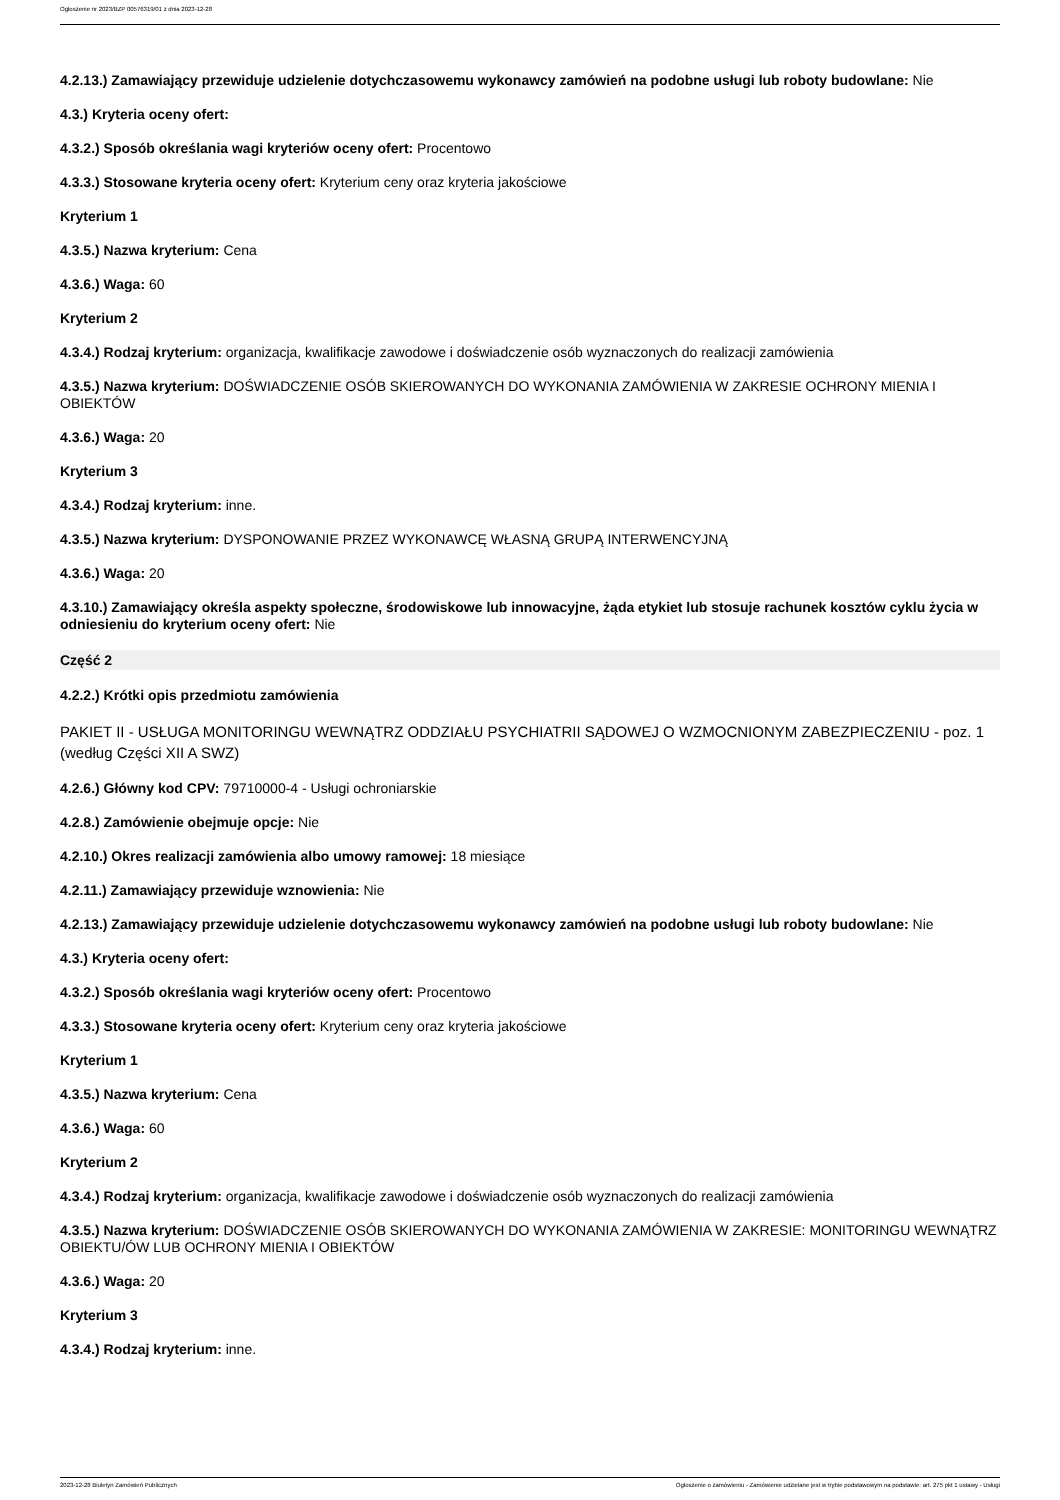Ogłoszenie nr 2023/BZP 00576319/01 z dnia 2023-12-28
4.2.13.) Zamawiający przewiduje udzielenie dotychczasowemu wykonawcy zamówień na podobne usługi lub roboty budowlane: Nie
4.3.) Kryteria oceny ofert:
4.3.2.) Sposób określania wagi kryteriów oceny ofert: Procentowo
4.3.3.) Stosowane kryteria oceny ofert: Kryterium ceny oraz kryteria jakościowe
Kryterium 1
4.3.5.) Nazwa kryterium: Cena
4.3.6.) Waga: 60
Kryterium 2
4.3.4.) Rodzaj kryterium: organizacja, kwalifikacje zawodowe i doświadczenie osób wyznaczonych do realizacji zamówienia
4.3.5.) Nazwa kryterium: DOŚWIADCZENIE OSÓB SKIEROWANYCH DO WYKONANIA ZAMÓWIENIA W ZAKRESIE OCHRONY MIENIA I OBIEKTÓW
4.3.6.) Waga: 20
Kryterium 3
4.3.4.) Rodzaj kryterium: inne.
4.3.5.) Nazwa kryterium: DYSPONOWANIE PRZEZ WYKONAWCĘ WŁASNĄ GRUPĄ INTERWENCYJNĄ
4.3.6.) Waga: 20
4.3.10.) Zamawiający określa aspekty społeczne, środowiskowe lub innowacyjne, żąda etykiet lub stosuje rachunek kosztów cyklu życia w odniesieniu do kryterium oceny ofert: Nie
Część 2
4.2.2.) Krótki opis przedmiotu zamówienia
PAKIET II - USŁUGA MONITORINGU WEWNĄTRZ ODDZIAŁU PSYCHIATRII SĄDOWEJ O WZMOCNIONYM ZABEZPIECZENIU - poz. 1 (według Części XII A SWZ)
4.2.6.) Główny kod CPV: 79710000-4 - Usługi ochroniarskie
4.2.8.) Zamówienie obejmuje opcje: Nie
4.2.10.) Okres realizacji zamówienia albo umowy ramowej: 18 miesiące
4.2.11.) Zamawiający przewiduje wznowienia: Nie
4.2.13.) Zamawiający przewiduje udzielenie dotychczasowemu wykonawcy zamówień na podobne usługi lub roboty budowlane: Nie
4.3.) Kryteria oceny ofert:
4.3.2.) Sposób określania wagi kryteriów oceny ofert: Procentowo
4.3.3.) Stosowane kryteria oceny ofert: Kryterium ceny oraz kryteria jakościowe
Kryterium 1
4.3.5.) Nazwa kryterium: Cena
4.3.6.) Waga: 60
Kryterium 2
4.3.4.) Rodzaj kryterium: organizacja, kwalifikacje zawodowe i doświadczenie osób wyznaczonych do realizacji zamówienia
4.3.5.) Nazwa kryterium: DOŚWIADCZENIE OSÓB SKIEROWANYCH DO WYKONANIA ZAMÓWIENIA W ZAKRESIE: MONITORINGU WEWNĄTRZ OBIEKTU/ÓW LUB OCHRONY MIENIA I OBIEKTÓW
4.3.6.) Waga: 20
Kryterium 3
4.3.4.) Rodzaj kryterium: inne.
2023-12-28 Biuletyn Zamówień Publicznych Ogłoszenie o zamówieniu - Zamówienie udzielane jest w trybie podstawowym na podstawie: art. 275 pkt 1 ustawy - Usługi